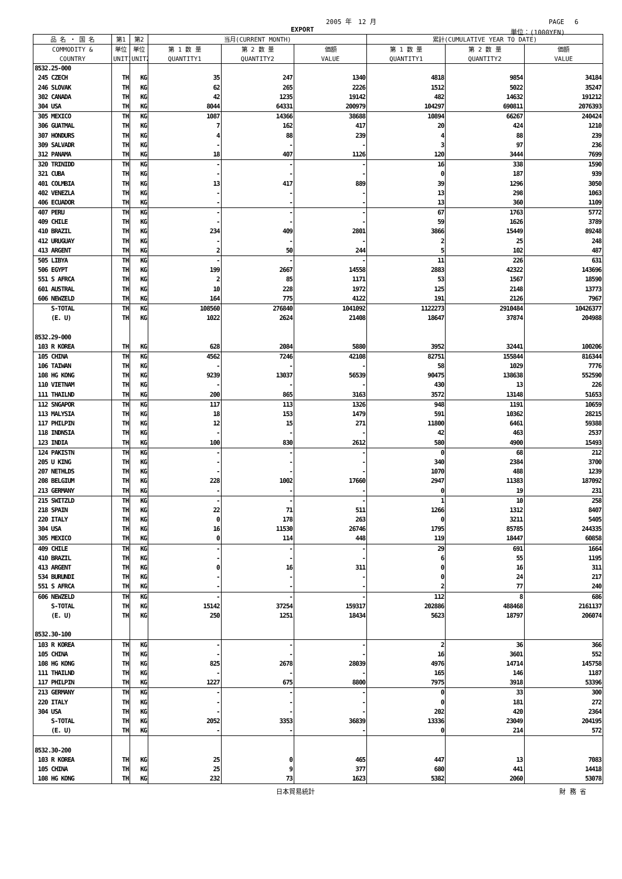2005 年　12 月 PAGE　 6
EXPORT 単位：(1000YEN)
| 品 名 ・ 国 名 | 第1 | 第2 | 当月(CURRENT MONTH) | | | 累計(CUMULATIVE YEAR TO DATE) | | |
| --- | --- | --- | --- | --- | --- | --- | --- | --- |
| COMMODITY & COUNTRY | 単位 UNIT1 | 単位 UNIT2 | 第 1 数 量 QUANTITY1 | 第 2 数 量 QUANTITY2 | 価額 VALUE | 第 1 数 量 QUANTITY1 | 第 2 数 量 QUANTITY2 | 価額 VALUE |
| 8532.25-000 | | | | | | | | |
| 245 CZECH | TH | KG | 35 | 247 | 1340 | 4818 | 9854 | 34184 |
| 246 SLOVAK | TH | KG | 62 | 265 | 2226 | 1512 | 5022 | 35247 |
| 302 CANADA | TH | KG | 42 | 1235 | 19142 | 482 | 14632 | 191212 |
| 304 USA | TH | KG | 8044 | 64331 | 200979 | 104297 | 690811 | 2076393 |
| 305 MEXICO | TH | KG | 1087 | 14366 | 38688 | 10894 | 66267 | 240424 |
| 306 GUATMAL | TH | KG | 7 | 162 | 417 | 20 | 424 | 1210 |
| 307 HONDURS | TH | KG | 4 | 88 | 239 | 4 | 88 | 239 |
| 309 SALVADR | TH | KG | - | - | - | 3 | 97 | 236 |
| 312 PANAMA | TH | KG | 18 | 407 | 1126 | 120 | 3444 | 7699 |
| 320 TRINIDD | TH | KG | - | - | - | 16 | 338 | 1590 |
| 321 CUBA | TH | KG | - | - | - | 0 | 187 | 939 |
| 401 COLMBIA | TH | KG | 13 | 417 | 889 | 39 | 1296 | 3050 |
| 402 VENEZLA | TH | KG | - | - | - | 13 | 298 | 1063 |
| 406 ECUADOR | TH | KG | - | - | - | 13 | 360 | 1109 |
| 407 PERU | TH | KG | - | - | - | 67 | 1763 | 5772 |
| 409 CHILE | TH | KG | - | - | - | 59 | 1626 | 3789 |
| 410 BRAZIL | TH | KG | 234 | 409 | 2801 | 3866 | 15449 | 89248 |
| 412 URUGUAY | TH | KG | - | - | - | 2 | 25 | 248 |
| 413 ARGENT | TH | KG | 2 | 50 | 244 | 5 | 102 | 487 |
| 505 LIBYA | TH | KG | - | - | - | 11 | 226 | 631 |
| 506 EGYPT | TH | KG | 199 | 2667 | 14558 | 2883 | 42322 | 143696 |
| 551 S AFRCA | TH | KG | 2 | 85 | 1171 | 53 | 1567 | 18590 |
| 601 AUSTRAL | TH | KG | 10 | 228 | 1972 | 125 | 2148 | 13773 |
| 606 NEWZELD | TH | KG | 164 | 775 | 4122 | 191 | 2126 | 7967 |
| S-TOTAL | TH | KG | 108560 | 276840 | 1041092 | 1122273 | 2910484 | 10426377 |
| (E. U) | TH | KG | 1022 | 2624 | 21408 | 18647 | 37874 | 204988 |
| 8532.29-000 | | | | | | | | |
| 103 R KOREA | TH | KG | 628 | 2084 | 5880 | 3952 | 32441 | 100206 |
| 105 CHINA | TH | KG | 4562 | 7246 | 42108 | 82751 | 155844 | 816344 |
| 106 TAIWAN | TH | KG | - | - | - | 58 | 1029 | 7776 |
| 108 HG KONG | TH | KG | 9239 | 13037 | 56539 | 90475 | 138638 | 552590 |
| 110 VIETNAM | TH | KG | - | - | - | 430 | 13 | 226 |
| 111 THAILND | TH | KG | 200 | 865 | 3163 | 3572 | 13148 | 51653 |
| 112 SNGAPOR | TH | KG | 117 | 113 | 1326 | 948 | 1191 | 10659 |
| 113 MALYSIA | TH | KG | 18 | 153 | 1479 | 591 | 10362 | 28215 |
| 117 PHILPIN | TH | KG | 12 | 15 | 271 | 11800 | 6461 | 59388 |
| 118 INDNSIA | TH | KG | - | - | - | 42 | 463 | 2537 |
| 123 INDIA | TH | KG | 100 | 830 | 2612 | 580 | 4900 | 15493 |
| 124 PAKISTN | TH | KG | - | - | - | 0 | 68 | 212 |
| 205 U KING | TH | KG | - | - | - | 340 | 2384 | 3700 |
| 207 NETHLDS | TH | KG | - | - | - | 1070 | 488 | 1239 |
| 208 BELGIUM | TH | KG | 228 | 1002 | 17660 | 2947 | 11383 | 187092 |
| 213 GERMANY | TH | KG | - | - | - | 0 | 19 | 231 |
| 215 SWITZLD | TH | KG | - | - | - | 1 | 10 | 258 |
| 218 SPAIN | TH | KG | 22 | 71 | 511 | 1266 | 1312 | 8407 |
| 220 ITALY | TH | KG | 0 | 178 | 263 | 0 | 3211 | 5405 |
| 304 USA | TH | KG | 16 | 11530 | 26746 | 1795 | 85785 | 244335 |
| 305 MEXICO | TH | KG | 0 | 114 | 448 | 119 | 18447 | 60858 |
| 409 CHILE | TH | KG | - | - | - | 29 | 691 | 1664 |
| 410 BRAZIL | TH | KG | - | - | - | 6 | 55 | 1195 |
| 413 ARGENT | TH | KG | 0 | 16 | 311 | 0 | 16 | 311 |
| 534 BURUNDI | TH | KG | - | - | - | 0 | 24 | 217 |
| 551 S AFRCA | TH | KG | - | - | - | 2 | 77 | 240 |
| 606 NEWZELD | TH | KG | - | - | - | 112 | 8 | 686 |
| S-TOTAL | TH | KG | 15142 | 37254 | 159317 | 202886 | 488468 | 2161137 |
| (E. U) | TH | KG | 250 | 1251 | 18434 | 5623 | 18797 | 206074 |
| 8532.30-100 | | | | | | | | |
| 103 R KOREA | TH | KG | - | - | - | 2 | 36 | 366 |
| 105 CHINA | TH | KG | - | - | - | 16 | 3601 | 552 |
| 108 HG KONG | TH | KG | 825 | 2678 | 28039 | 4976 | 14714 | 145758 |
| 111 THAILND | TH | KG | - | - | - | 165 | 146 | 1187 |
| 117 PHILPIN | TH | KG | 1227 | 675 | 8800 | 7975 | 3918 | 53396 |
| 213 GERMANY | TH | KG | - | - | - | 0 | 33 | 300 |
| 220 ITALY | TH | KG | - | - | - | 0 | 181 | 272 |
| 304 USA | TH | KG | - | - | - | 202 | 420 | 2364 |
| S-TOTAL | TH | KG | 2052 | 3353 | 36839 | 13336 | 23049 | 204195 |
| (E. U) | TH | KG | - | - | - | 0 | 214 | 572 |
| 8532.30-200 | | | | | | | | |
| 103 R KOREA | TH | KG | 25 | 0 | 465 | 447 | 13 | 7083 |
| 105 CHINA | TH | KG | 25 | 9 | 377 | 680 | 441 | 14418 |
| 108 HG KONG | TH | KG | 232 | 73 | 1623 | 5382 | 2060 | 53078 |
日本貿易統計 財 務 省